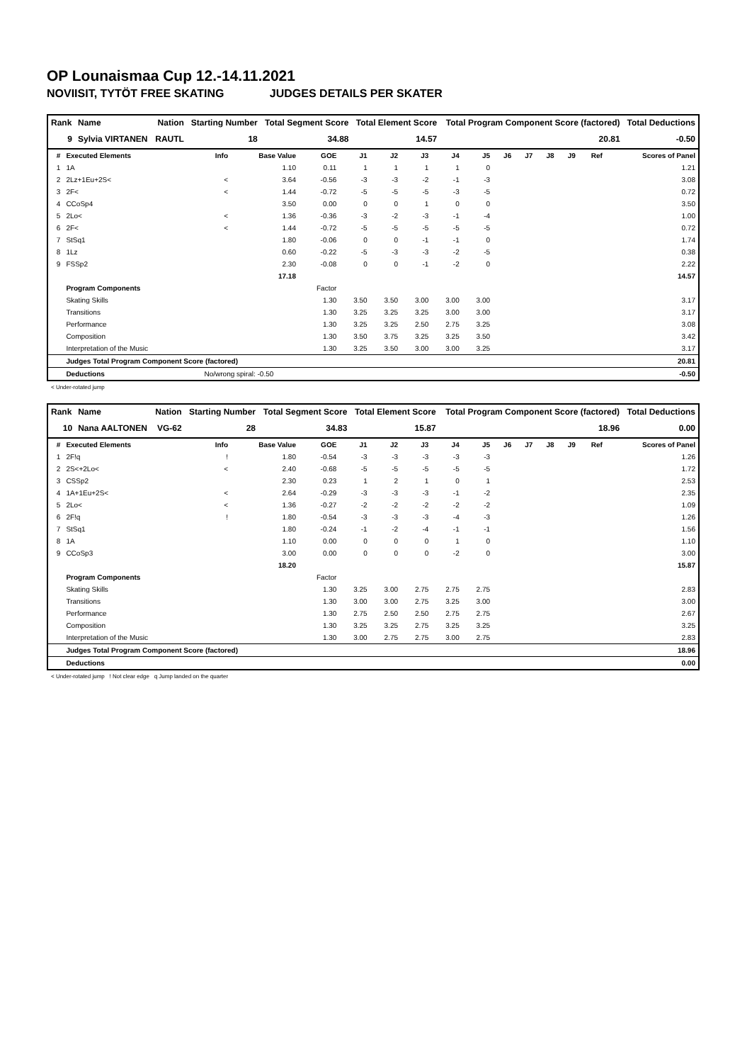OP Lounaismaa Cup 12.-14.11.2021
NOVIISIT, TYTÖT FREE SKATING JUDGES DETAILS PER SKATER
| Rank | Name | Nation | Starting Number | Total Segment Score | Total Element Score | Total Program Component Score (factored) | Total Deductions |
| --- | --- | --- | --- | --- | --- | --- | --- |
| 9 | Sylvia VIRTANEN | RAUTL | 18 | 34.88 | 14.57 | 20.81 | -0.50 |
| # | Executed Elements | Info | Base Value | GOE | J1 | J2 | J3 | J4 | J5 | J6 | J7 | J8 | J9 | Ref | Scores of Panel |
| 1 | 1A | | 1.10 | 0.11 | 1 | 1 | 1 | 1 | 0 | | | | | | 1.21 |
| 2 | 2Lz+1Eu+2S< | < | 3.64 | -0.56 | -3 | -3 | -2 | -1 | -3 | | | | | | 3.08 |
| 3 | 2F< | < | 1.44 | -0.72 | -5 | -5 | -5 | -3 | -5 | | | | | | 0.72 |
| 4 | CCoSp4 | | 3.50 | 0.00 | 0 | 0 | 1 | 0 | 0 | | | | | | 3.50 |
| 5 | 2Lo< | < | 1.36 | -0.36 | -3 | -2 | -3 | -1 | -4 | | | | | | 1.00 |
| 6 | 2F< | < | 1.44 | -0.72 | -5 | -5 | -5 | -5 | -5 | | | | | | 0.72 |
| 7 | StSq1 | | 1.80 | -0.06 | 0 | 0 | -1 | -1 | 0 | | | | | | 1.74 |
| 8 | 1Lz | | 0.60 | -0.22 | -5 | -3 | -3 | -2 | -5 | | | | | | 0.38 |
| 9 | FSSp2 | | 2.30 | -0.08 | 0 | 0 | -1 | -2 | 0 | | | | | | 2.22 |
| | | | 17.18 | | | | | | | | | | | | 14.57 |
| | Program Components | | | Factor | | | | | | | | | | | |
| | Skating Skills | | | 1.30 | 3.50 | 3.50 | 3.00 | 3.00 | 3.00 | | | | | | 3.17 |
| | Transitions | | | 1.30 | 3.25 | 3.25 | 3.25 | 3.00 | 3.00 | | | | | | 3.17 |
| | Performance | | | 1.30 | 3.25 | 3.25 | 2.50 | 2.75 | 3.25 | | | | | | 3.08 |
| | Composition | | | 1.30 | 3.50 | 3.75 | 3.25 | 3.25 | 3.50 | | | | | | 3.42 |
| | Interpretation of the Music | | | 1.30 | 3.25 | 3.50 | 3.00 | 3.00 | 3.25 | | | | | | 3.17 |
| | Judges Total Program Component Score (factored) | | | | | | | | | | | | | | 20.81 |
| | Deductions | No/wrong spiral: -0.50 | | | | | | | | | | | | | -0.50 |
< Under-rotated jump
| Rank | Name | Nation | Starting Number | Total Segment Score | Total Element Score | Total Program Component Score (factored) | Total Deductions |
| --- | --- | --- | --- | --- | --- | --- | --- |
| 10 | Nana AALTONEN | VG-62 | 28 | 34.83 | 15.87 | 18.96 | 0.00 |
| # | Executed Elements | Info | Base Value | GOE | J1 | J2 | J3 | J4 | J5 | J6 | J7 | J8 | J9 | Ref | Scores of Panel |
| 1 | 2F!q | ! | 1.80 | -0.54 | -3 | -3 | -3 | -3 | -3 | | | | | | 1.26 |
| 2 | 2S<+2Lo< | < | 2.40 | -0.68 | -5 | -5 | -5 | -5 | -5 | | | | | | 1.72 |
| 3 | CSSp2 | | 2.30 | 0.23 | 1 | 2 | 1 | 0 | 1 | | | | | | 2.53 |
| 4 | 1A+1Eu+2S< | < | 2.64 | -0.29 | -3 | -3 | -3 | -1 | -2 | | | | | | 2.35 |
| 5 | 2Lo< | < | 1.36 | -0.27 | -2 | -2 | -2 | -2 | -2 | | | | | | 1.09 |
| 6 | 2F!q | ! | 1.80 | -0.54 | -3 | -3 | -3 | -4 | -3 | | | | | | 1.26 |
| 7 | StSq1 | | 1.80 | -0.24 | -1 | -2 | -4 | -1 | -1 | | | | | | 1.56 |
| 8 | 1A | | 1.10 | 0.00 | 0 | 0 | 0 | 1 | 0 | | | | | | 1.10 |
| 9 | CCoSp3 | | 3.00 | 0.00 | 0 | 0 | 0 | -2 | 0 | | | | | | 3.00 |
| | | | 18.20 | | | | | | | | | | | | 15.87 |
| | Program Components | | | Factor | | | | | | | | | | | |
| | Skating Skills | | | 1.30 | 3.25 | 3.00 | 2.75 | 2.75 | 2.75 | | | | | | 2.83 |
| | Transitions | | | 1.30 | 3.00 | 3.00 | 2.75 | 3.25 | 3.00 | | | | | | 3.00 |
| | Performance | | | 1.30 | 2.75 | 2.50 | 2.50 | 2.75 | 2.75 | | | | | | 2.67 |
| | Composition | | | 1.30 | 3.25 | 3.25 | 2.75 | 3.25 | 3.25 | | | | | | 3.25 |
| | Interpretation of the Music | | | 1.30 | 3.00 | 2.75 | 2.75 | 3.00 | 2.75 | | | | | | 2.83 |
| | Judges Total Program Component Score (factored) | | | | | | | | | | | | | | 18.96 |
| | Deductions | | | | | | | | | | | | | | 0.00 |
< Under-rotated jump ! Not clear edge q Jump landed on the quarter